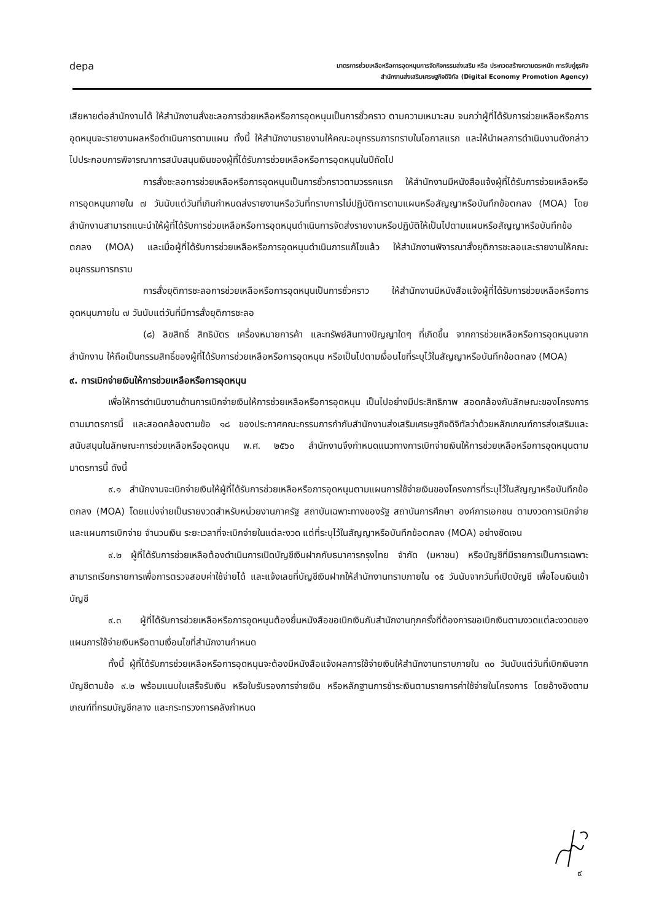depa
มาตรการช่วยเหลือหรือการอุดหนุนการจัดกิจกรรมส่งเสริม หรือ ประกวดสร้างความตระหนัก การจับคู่ธุรกิจ
สำนักงานส่งเสริมเศรษฐกิจดิจิทัล (Digital Economy Promotion Agency)
เสียหายต่อสำนักงานได้ ให้สำนักงานสั่งชะลอการช่วยเหลือหรือการอุดหนุนเป็นการชั่วคราว ตามความเหมาะสม จนกว่าผู้ที่ได้รับการช่วยเหลือหรือการอุดหนุนจะรายงานผลหรือดำเนินการตามแผน ทั้งนี้ ให้สำนักงานรายงานให้คณะอนุกรรมการทราบในโอกาสแรก และให้นำผลการดำเนินงานดังกล่าวไปประกอบการพิจารณาการสนับสนุนเงินของผู้ที่ได้รับการช่วยเหลือหรือการอุดหนุนในปีถัดไป
การสั่งชะลอการช่วยเหลือหรือการอุดหนุนเป็นการชั่วคราวตามวรรคแรก ให้สำนักงานมีหนังสือแจ้งผู้ที่ได้รับการช่วยเหลือหรือการอุดหนุนภายใน ๗ วันนับแต่วันที่เกินกำหนดส่งรายงานหรือวันที่ทราบการไม่ปฏิบัติการตามแผนหรือสัญญาหรือบันทึกข้อตกลง (MOA) โดยสำนักงานสามารถแนะนำให้ผู้ที่ได้รับการช่วยเหลือหรือการอุดหนุนดำเนินการจัดส่งรายงานหรือปฏิบัติให้เป็นไปตามแผนหรือสัญญาหรือบันทึกข้อตกลง (MOA) และเมื่อผู้ที่ได้รับการช่วยเหลือหรือการอุดหนุนดำเนินการแก้ไขแล้ว ให้สำนักงานพิจารณาสั่งยุติการชะลอและรายงานให้คณะอนุกรรมการทราบ
การสั่งยุติการชะลอการช่วยเหลือหรือการอุดหนุนเป็นการชั่วคราว ให้สำนักงานมีหนังสือแจ้งผู้ที่ได้รับการช่วยเหลือหรือการอุดหนุนภายใน ๗ วันนับแต่วันที่มีการสั่งยุติการชะลอ
(๘) ลิขสิทธิ์ สิทธิบัตร เครื่องหมายการค้า และทรัพย์สินทางปัญญาใดๆ ที่เกิดขึ้น จากการช่วยเหลือหรือการอุดหนุนจากสำนักงาน ให้ถือเป็นกรรมสิทธิ์ของผู้ที่ได้รับการช่วยเหลือหรือการอุดหนุน หรือเป็นไปตามเงื่อนไขที่ระบุไว้ในสัญญาหรือบันทึกข้อตกลง (MOA)
๙. การเบิกจ่ายเงินให้การช่วยเหลือหรือการอุดหนุน
เพื่อให้การดำเนินงานด้านการเบิกจ่ายเงินให้การช่วยเหลือหรือการอุดหนุน เป็นไปอย่างมีประสิทธิภาพ สอดคล้องกับลักษณะของโครงการตามมาตรการนี้ และสอดคล้องตามข้อ ๑๘ ของประกาศคณะกรรมการกำกับสำนักงานส่งเสริมเศรษฐกิจดิจิทัลว่าด้วยหลักเกณฑ์การส่งเสริมและสนับสนุนในลักษณะการช่วยเหลือหรืออุดหนุน พ.ศ. ๒๕๖๐ สำนักงานจึงกำหนดแนวทางการเบิกจ่ายเงินให้การช่วยเหลือหรือการอุดหนุนตามมาตรการนี้ ดังนี้
๙.๑ สำนักงานจะเบิกจ่ายเงินให้ผู้ที่ได้รับการช่วยเหลือหรือการอุดหนุนตามแผนการใช้จ่ายเงินของโครงการที่ระบุไว้ในสัญญาหรือบันทึกข้อตกลง (MOA) โดยแบ่งจ่ายเป็นรายงวดสำหรับหน่วยงานภาครัฐ สถาบันเฉพาะทางของรัฐ สถาบันการศึกษา องค์การเอกชน ตามงวดการเบิกจ่ายและแผนการเบิกจ่าย จำนวนเงิน ระยะเวลาที่จะเบิกจ่ายในแต่ละงวด แต่ที่ระบุไว้ในสัญญาหรือบันทึกข้อตกลง (MOA) อย่างชัดเจน
๙.๒ ผู้ที่ได้รับการช่วยเหลือต้องดำเนินการเปิดบัญชีเงินฝากกับธนาคารกรุงไทย จำกัด (มหาชน) หรือบัญชีที่มีรายการเป็นการเฉพาะสามารถเรียกรายการเพื่อการตรวจสอบค่าใช้จ่ายได้ และแจ้งเลขที่บัญชีเงินฝากให้สำนักงานทราบภายใน ๑๕ วันนับจากวันที่เปิดบัญชี เพื่อโอนเงินเข้าบัญชี
๙.๓ ผู้ที่ได้รับการช่วยเหลือหรือการอุดหนุนต้องยื่นหนังสือขอเบิกเงินกับสำนักงานทุกครั้งที่ต้องการขอเบิกเงินตามงวดแต่ละงวดของแผนการใช้จ่ายเงินหรือตามเงื่อนไขที่สำนักงานกำหนด
ทั้งนี้ ผู้ที่ได้รับการช่วยเหลือหรือการอุดหนุนจะต้องมีหนังสือแจ้งผลการใช้จ่ายเงินให้สำนักงานทราบภายใน ๓๐ วันนับแต่วันที่เบิกเงินจากบัญชีตามข้อ ๙.๒ พร้อมแนบใบเสร็จรับเงิน หรือใบรับรองการจ่ายเงิน หรือหลักฐานการชำระเงินตามรายการค่าใช้จ่ายในโครงการ โดยอ้างอิงตามเกณฑ์ที่กรมบัญชีกลาง และกระทรวงการคลังกำหนด
๙